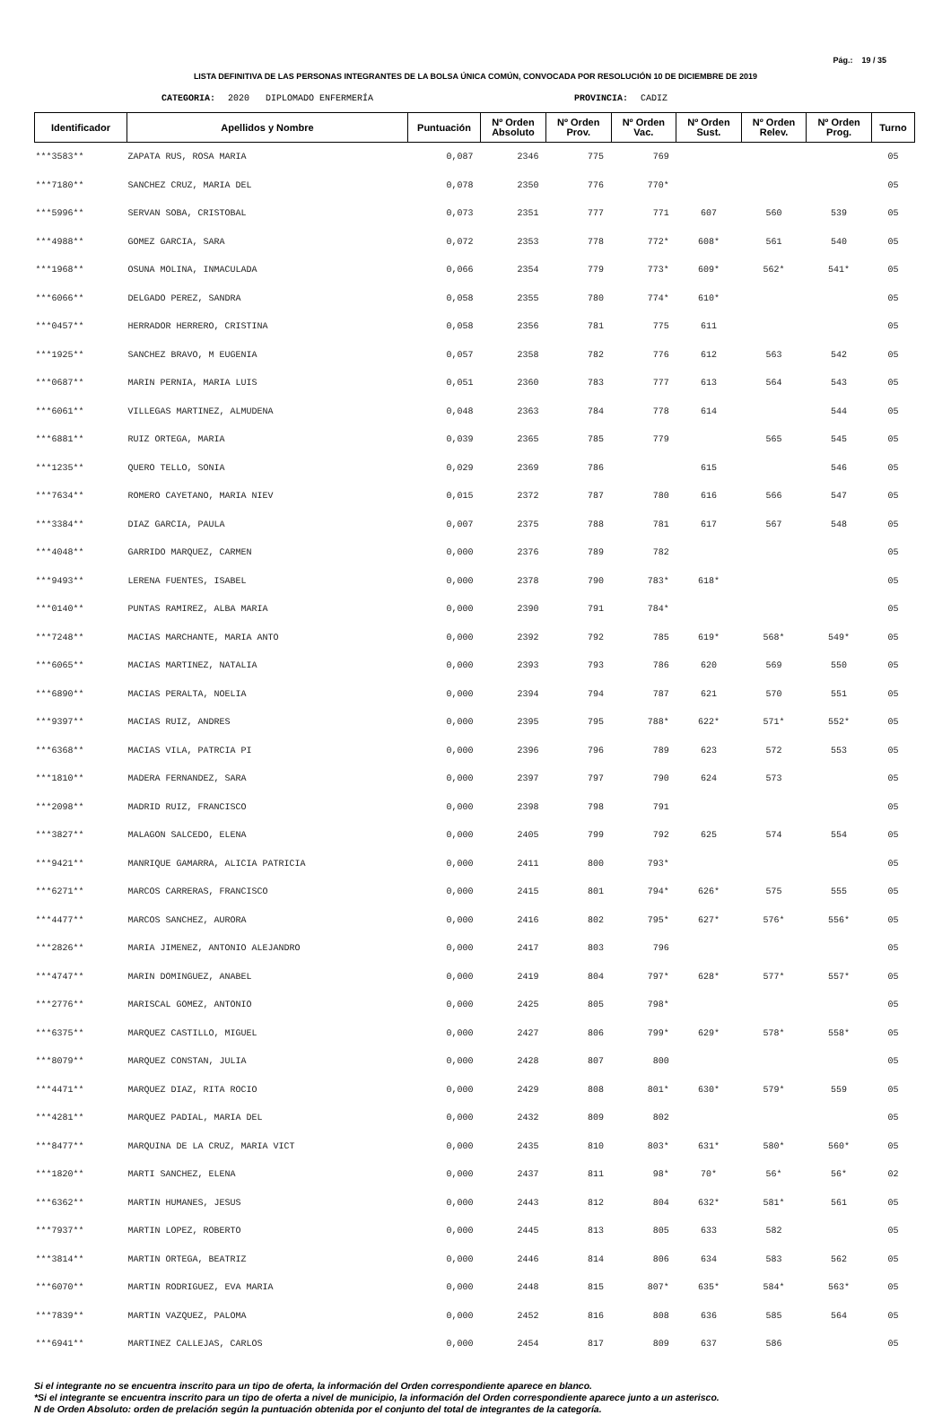Pág.: 19 / 35
LISTA DEFINITIVA DE LAS PERSONAS INTEGRANTES DE LA BOLSA ÚNICA COMÚN, CONVOCADA POR RESOLUCIÓN 10 DE DICIEMBRE DE 2019
CATEGORIA: 2020 DIPLOMADO ENFERMERÍA PROVINCIA: CADIZ
| Identificador | Apellidos y Nombre | Puntuación | Nº Orden Absoluto | Nº Orden Prov. | Nº Orden Vac. | Nº Orden Sust. | Nº Orden Relev. | Nº Orden Prog. | Turno |
| --- | --- | --- | --- | --- | --- | --- | --- | --- | --- |
| ***3583** | ZAPATA RUS, ROSA MARIA | 0,087 | 2346 | 775 | 769 | | | | 05 |
| ***7180** | SANCHEZ CRUZ, MARIA DEL | 0,078 | 2350 | 776 | 770* | | | | 05 |
| ***5996** | SERVAN SOBA, CRISTOBAL | 0,073 | 2351 | 777 | 771 | 607 | 560 | 539 | 05 |
| ***4988** | GOMEZ GARCIA, SARA | 0,072 | 2353 | 778 | 772* | 608* | 561 | 540 | 05 |
| ***1968** | OSUNA MOLINA, INMACULADA | 0,066 | 2354 | 779 | 773* | 609* | 562* | 541* | 05 |
| ***6066** | DELGADO PEREZ, SANDRA | 0,058 | 2355 | 780 | 774* | 610* | | | 05 |
| ***0457** | HERRADOR HERRERO, CRISTINA | 0,058 | 2356 | 781 | 775 | 611 | | | 05 |
| ***1925** | SANCHEZ BRAVO, M EUGENIA | 0,057 | 2358 | 782 | 776 | 612 | 563 | 542 | 05 |
| ***0687** | MARIN PERNIA, MARIA LUIS | 0,051 | 2360 | 783 | 777 | 613 | 564 | 543 | 05 |
| ***6061** | VILLEGAS MARTINEZ, ALMUDENA | 0,048 | 2363 | 784 | 778 | 614 | | 544 | 05 |
| ***6881** | RUIZ ORTEGA, MARIA | 0,039 | 2365 | 785 | 779 | | 565 | 545 | 05 |
| ***1235** | QUERO TELLO, SONIA | 0,029 | 2369 | 786 | | 615 | | 546 | 05 |
| ***7634** | ROMERO CAYETANO, MARIA NIEV | 0,015 | 2372 | 787 | 780 | 616 | 566 | 547 | 05 |
| ***3384** | DIAZ GARCIA, PAULA | 0,007 | 2375 | 788 | 781 | 617 | 567 | 548 | 05 |
| ***4048** | GARRIDO MARQUEZ, CARMEN | 0,000 | 2376 | 789 | 782 | | | | 05 |
| ***9493** | LERENA FUENTES, ISABEL | 0,000 | 2378 | 790 | 783* | 618* | | | 05 |
| ***0140** | PUNTAS RAMIREZ, ALBA MARIA | 0,000 | 2390 | 791 | 784* | | | | 05 |
| ***7248** | MACIAS MARCHANTE, MARIA ANTO | 0,000 | 2392 | 792 | 785 | 619* | 568* | 549* | 05 |
| ***6065** | MACIAS MARTINEZ, NATALIA | 0,000 | 2393 | 793 | 786 | 620 | 569 | 550 | 05 |
| ***6890** | MACIAS PERALTA, NOELIA | 0,000 | 2394 | 794 | 787 | 621 | 570 | 551 | 05 |
| ***9397** | MACIAS RUIZ, ANDRES | 0,000 | 2395 | 795 | 788* | 622* | 571* | 552* | 05 |
| ***6368** | MACIAS VILA, PATRCIA PI | 0,000 | 2396 | 796 | 789 | 623 | 572 | 553 | 05 |
| ***1810** | MADERA FERNANDEZ, SARA | 0,000 | 2397 | 797 | 790 | 624 | 573 | | 05 |
| ***2098** | MADRID RUIZ, FRANCISCO | 0,000 | 2398 | 798 | 791 | | | | 05 |
| ***3827** | MALAGON SALCEDO, ELENA | 0,000 | 2405 | 799 | 792 | 625 | 574 | 554 | 05 |
| ***9421** | MANRIQUE GAMARRA, ALICIA PATRICIA | 0,000 | 2411 | 800 | 793* | | | | 05 |
| ***6271** | MARCOS CARRERAS, FRANCISCO | 0,000 | 2415 | 801 | 794* | 626* | 575 | 555 | 05 |
| ***4477** | MARCOS SANCHEZ, AURORA | 0,000 | 2416 | 802 | 795* | 627* | 576* | 556* | 05 |
| ***2826** | MARIA JIMENEZ, ANTONIO ALEJANDRO | 0,000 | 2417 | 803 | 796 | | | | 05 |
| ***4747** | MARIN DOMINGUEZ, ANABEL | 0,000 | 2419 | 804 | 797* | 628* | 577* | 557* | 05 |
| ***2776** | MARISCAL GOMEZ, ANTONIO | 0,000 | 2425 | 805 | 798* | | | | 05 |
| ***6375** | MARQUEZ CASTILLO, MIGUEL | 0,000 | 2427 | 806 | 799* | 629* | 578* | 558* | 05 |
| ***8079** | MARQUEZ CONSTAN, JULIA | 0,000 | 2428 | 807 | 800 | | | | 05 |
| ***4471** | MARQUEZ DIAZ, RITA ROCIO | 0,000 | 2429 | 808 | 801* | 630* | 579* | 559 | 05 |
| ***4281** | MARQUEZ PADIAL, MARIA DEL | 0,000 | 2432 | 809 | 802 | | | | 05 |
| ***8477** | MARQUINA DE LA CRUZ, MARIA VICT | 0,000 | 2435 | 810 | 803* | 631* | 580* | 560* | 05 |
| ***1820** | MARTI SANCHEZ, ELENA | 0,000 | 2437 | 811 | 98* | 70* | 56* | 56* | 02 |
| ***6362** | MARTIN HUMANES, JESUS | 0,000 | 2443 | 812 | 804 | 632* | 581* | 561 | 05 |
| ***7937** | MARTIN LOPEZ, ROBERTO | 0,000 | 2445 | 813 | 805 | 633 | 582 | | 05 |
| ***3814** | MARTIN ORTEGA, BEATRIZ | 0,000 | 2446 | 814 | 806 | 634 | 583 | 562 | 05 |
| ***6070** | MARTIN RODRIGUEZ, EVA MARIA | 0,000 | 2448 | 815 | 807* | 635* | 584* | 563* | 05 |
| ***7839** | MARTIN VAZQUEZ, PALOMA | 0,000 | 2452 | 816 | 808 | 636 | 585 | 564 | 05 |
| ***6941** | MARTINEZ CALLEJAS, CARLOS | 0,000 | 2454 | 817 | 809 | 637 | 586 | | 05 |
Si el integrante no se encuentra inscrito para un tipo de oferta, la información del Orden correspondiente aparece en blanco.
*Si el integrante se encuentra inscrito para un tipo de oferta a nivel de municipio, la información del Orden correspondiente aparece junto a un asterisco.
N de Orden Absoluto: orden de prelación según la puntuación obtenida por el conjunto del total de integrantes de la categoría.